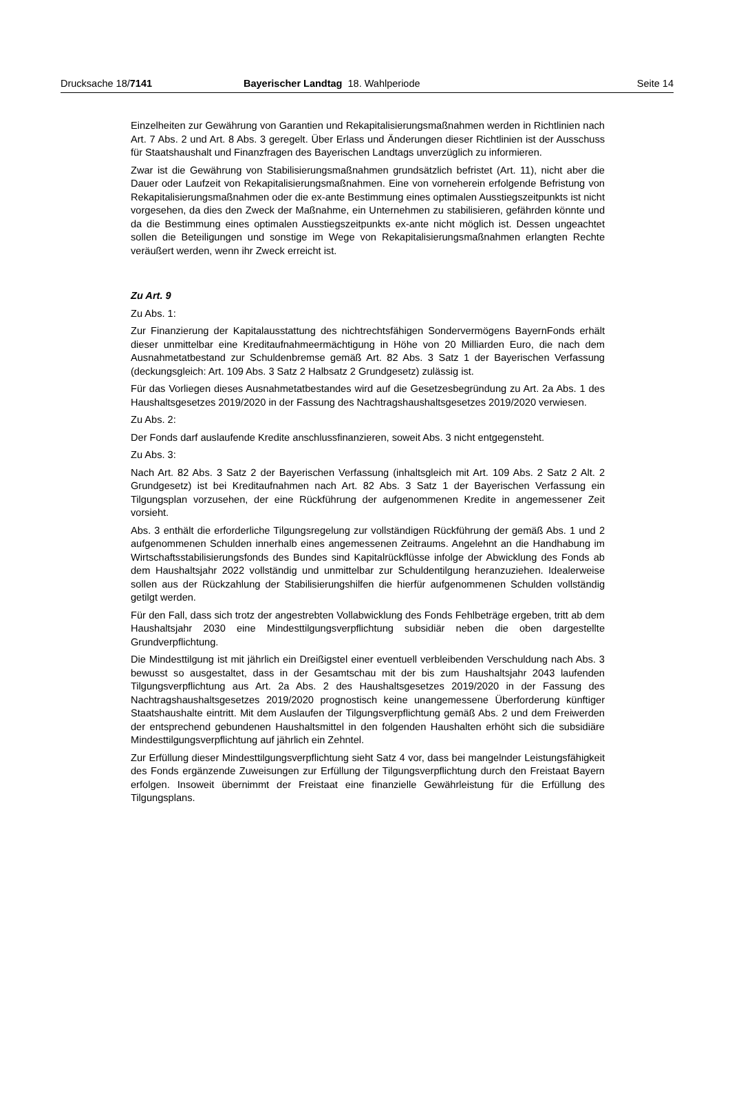Drucksache 18/7141 Bayerischer Landtag 18. Wahlperiode
Seite 14
Einzelheiten zur Gewährung von Garantien und Rekapitalisierungsmaßnahmen werden in Richtlinien nach Art. 7 Abs. 2 und Art. 8 Abs. 3 geregelt. Über Erlass und Änderungen dieser Richtlinien ist der Ausschuss für Staatshaushalt und Finanzfragen des Bayerischen Landtags unverzüglich zu informieren.
Zwar ist die Gewährung von Stabilisierungsmaßnahmen grundsätzlich befristet (Art. 11), nicht aber die Dauer oder Laufzeit von Rekapitalisierungsmaßnahmen. Eine von vorneherein erfolgende Befristung von Rekapitalisierungsmaßnahmen oder die ex-ante Bestimmung eines optimalen Ausstiegszeitpunkts ist nicht vorgesehen, da dies den Zweck der Maßnahme, ein Unternehmen zu stabilisieren, gefährden könnte und da die Bestimmung eines optimalen Ausstiegszeitpunkts ex-ante nicht möglich ist. Dessen ungeachtet sollen die Beteiligungen und sonstige im Wege von Rekapitalisierungsmaßnahmen erlangten Rechte veräußert werden, wenn ihr Zweck erreicht ist.
Zu Art. 9
Zu Abs. 1:
Zur Finanzierung der Kapitalausstattung des nichtrechtsfähigen Sondervermögens BayernFonds erhält dieser unmittelbar eine Kreditaufnahmeermächtigung in Höhe von 20 Milliarden Euro, die nach dem Ausnahmetatbestand zur Schuldenbremse gemäß Art. 82 Abs. 3 Satz 1 der Bayerischen Verfassung (deckungsgleich: Art. 109 Abs. 3 Satz 2 Halbsatz 2 Grundgesetz) zulässig ist.
Für das Vorliegen dieses Ausnahmetatbestandes wird auf die Gesetzesbegründung zu Art. 2a Abs. 1 des Haushaltsgesetzes 2019/2020 in der Fassung des Nachtragshaushaltsgesetzes 2019/2020 verwiesen.
Zu Abs. 2:
Der Fonds darf auslaufende Kredite anschlussfinanzieren, soweit Abs. 3 nicht entgegensteht.
Zu Abs. 3:
Nach Art. 82 Abs. 3 Satz 2 der Bayerischen Verfassung (inhaltsgleich mit Art. 109 Abs. 2 Satz 2 Alt. 2 Grundgesetz) ist bei Kreditaufnahmen nach Art. 82 Abs. 3 Satz 1 der Bayerischen Verfassung ein Tilgungsplan vorzusehen, der eine Rückführung der aufgenommenen Kredite in angemessener Zeit vorsieht.
Abs. 3 enthält die erforderliche Tilgungsregelung zur vollständigen Rückführung der gemäß Abs. 1 und 2 aufgenommenen Schulden innerhalb eines angemessenen Zeitraums. Angelehnt an die Handhabung im Wirtschaftsstabilisierungsfonds des Bundes sind Kapitalrückflüsse infolge der Abwicklung des Fonds ab dem Haushaltsjahr 2022 vollständig und unmittelbar zur Schuldentilgung heranzuziehen. Idealerweise sollen aus der Rückzahlung der Stabilisierungshilfen die hierfür aufgenommenen Schulden vollständig getilgt werden.
Für den Fall, dass sich trotz der angestrebten Vollabwicklung des Fonds Fehlbeträge ergeben, tritt ab dem Haushaltsjahr 2030 eine Mindesttilgungsverpflichtung subsidiär neben die oben dargestellte Grundverpflichtung.
Die Mindesttilgung ist mit jährlich ein Dreißigstel einer eventuell verbleibenden Verschuldung nach Abs. 3 bewusst so ausgestaltet, dass in der Gesamtschau mit der bis zum Haushaltsjahr 2043 laufenden Tilgungsverpflichtung aus Art. 2a Abs. 2 des Haushaltsgesetzes 2019/2020 in der Fassung des Nachtragshaushaltsgesetzes 2019/2020 prognostisch keine unangemessene Überforderung künftiger Staatshaushalte eintritt. Mit dem Auslaufen der Tilgungsverpflichtung gemäß Abs. 2 und dem Freiwerden der entsprechend gebundenen Haushaltsmittel in den folgenden Haushalten erhöht sich die subsidiäre Mindesttilgungsverpflichtung auf jährlich ein Zehntel.
Zur Erfüllung dieser Mindesttilgungsverpflichtung sieht Satz 4 vor, dass bei mangelnder Leistungsfähigkeit des Fonds ergänzende Zuweisungen zur Erfüllung der Tilgungsverpflichtung durch den Freistaat Bayern erfolgen. Insoweit übernimmt der Freistaat eine finanzielle Gewährleistung für die Erfüllung des Tilgungsplans.